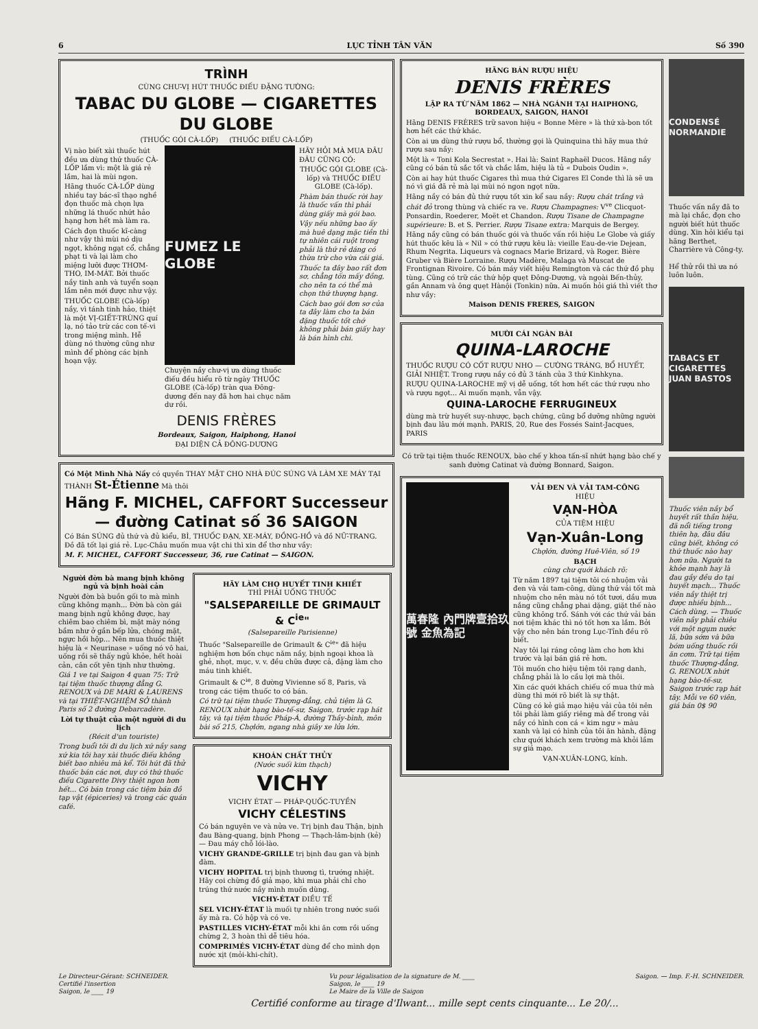6 LỤC TỈNH TÂN VĂN Số 390
TRÌNH
CÙNG CHƯ-VỊ HÚT THUỐC ĐIẾU ĐẶNG TƯỜNG:
TABAC DU GLOBE — CIGARETTES DU GLOBE
(THUỐC GÓI CÀ-LỐP) (THUỐC ĐIẾU CÀ-LỐP)
Vị nào biết xài thuốc hút đều ưa dùng thứ thuốc CÀ-LỐP lắm vì: một là giá rẻ lắm, hai là mùi ngon.
Hãng thuốc CÀ-LỐP dùng nhiều tay bác-sĩ thạo nghề đọn thuốc mà chọn lựa những lá thuốc nhứt hảo hạng hơn hết mà làm ra.
Cách đọn thuốc kĩ-càng như vậy thì mùi nó dịu ngọt, không ngạt cổ, chẳng phạt ti và lại làm cho miệng lưỡi được THƠM-THO, IM-MÁT. Bởi thuốc nầy tinh anh và tuyển soạn lắm nên mới được như vậy.
THUỐC GLOBE (Cà-lốp) nầy, vì tánh tinh hảo, thiệt là một VỊ-GIẾT-TRÙNG quí lạ, nó tảo trừ các con tế-vi trong miệng mình. Hễ dùng nó thường cũng như mình để phòng các bịnh hoạn vậy.
FUMEZ LE GLOBE
Chuyện nầy chư-vị ưa dùng thuốc điếu đều hiểu rõ từ ngày THUỐC GLOBE (Cà-lốp) tràn qua Đông-dương đến nay đã hơn hai chục năm dư rồi.
HÃY HỎI MÀ MUA ĐÂU ĐÂU CŨNG CÓ:
THUỐC GÓI GLOBE (Cà-lốp) và THUỐC ĐIẾU GLOBE (Cà-lốp).
Phàm bán thuốc rời hay là thuốc vấn thì phải dùng giấy mà gói bao.
Vậy nếu những bao ấy mà huê dạng mặc tiền thì tự nhiên cái ruột trong phải là thứ rẻ dáng có thừa trừ cho vừa cái giá.
Thuốc ta đây bao rất đơn sơ, chẳng tốn mấy đồng, cho nên ta có thể mà chọn thứ thượng hạng.
Cách bao gói đơn sơ của ta đây làm cho ta bán đặng thuốc tốt chớ không phải bán giấy hay là bán hình chi.
DENIS FRÈRES
Bordeaux, Saigon, Haiphong, Hanoi
ĐẠI DIỆN CẢ ĐÔNG-DƯƠNG
Có Một Mình Nhà Nầy có quyền THAY MẶT CHO NHÀ ĐÚC SÚNG VÀ LÀM XE MÁY TẠI THÀNH St-Étienne Mà thôi
Hãng F. MICHEL, CAFFORT Successeur — đường Catinat số 36 SAIGON
Có Bán SÚNG đủ thứ và đủ kiểu, BÌ, THUỐC ĐẠN, XE-MÁY, ĐỒNG-HỒ và đồ NỮ-TRANG. Đồ đã tốt lại giá rẻ. Lục-Châu muốn mua vật chi thì xin để thơ như vầy:
M. F. MICHEL, CAFFORT Successeur, 36, rue Catinat — SAIGON.
Người đờn bà mang bịnh không ngủ và bịnh hoài cản
Người đờn bà buồn gối to mà mình cũng không mạnh... Đờn bà còn gái mang bịnh ngủ không được, hay chiêm bao chiêm bì, mặt mày nóng bầm như ở gần bếp lửa, chóng mặt, ngực hồi hộp... Nên mua thuốc thiệt hiệu là « Neurinase » uống nó vô hai, uống rồi sẽ thấy ngủ khỏe, hết hoài cản, cân cốt yên tịnh như thường.
Giá 1 ve tại Saigon 4 quan 75: Trữ tại tiệm thuốc thượng đẳng G. RENOUX và DE MARI & LAURENS và tại THIỆT-NGHIỆM SỞ thành Paris số 2 đường Debarcadère.
Lời tự thuật của một người đi du lịch
(Récit d'un touriste)
Trong buổi tôi đi du lịch xứ nầy sang xứ kia tôi hay xài thuốc điếu không biết bao nhiêu mà kể. Tôi hút đã thử thuốc bán các nơi, duy có thứ thuốc điếu Cigarette Divy thiệt ngon hơn hết... Có bán trong các tiệm bán đồ tạp vật (épiceries) và trong các quán café.
HÃY LÀM CHO HUYẾT TINH KHIẾT
THÌ PHẢI UỐNG THUỐC
"SALSEPAREILLE DE GRIMAULT & C<sup>ie</sup>"
(Salsepareille Parisienne)
Thuốc "Salsepareille de Grimault & C<sup>ie</sup>" đã hiệu nghiệm hơn bốn chục năm nầy, bịnh ngoại khoa là ghẻ, nhọt, mục, v. v. đều chữa được cả, đặng làm cho máu tinh khiết.
Grimault & C<sup>ie</sup>, 8 đường Vivienne số 8, Paris, và trong các tiệm thuốc to có bán.
Có trữ tại tiệm thuốc Thượng-đẳng, chủ tiệm là G. RENOUX nhứt hạng bào-tế-sư, Saigon, trước rạp hát tây, và tại tiệm thuốc Pháp-Á, đường Thầy-bình, môn bài số 215, Chợlớn, ngang nhà giây xe lửa lớn.
KHOÁN CHẤT THỦY
(Nước suối kim thạch)
VICHY
VICHY ÉTAT — PHÁP-QUỐC-TUYỀN
VICHY CÉLESTINS
Có bán nguyên ve và nửa ve. Trị bịnh đau Thận, bịnh đau Bàng-quang, bịnh Phong — Thạch-lâm-bịnh (kẻ) — Đau máy chỗ lói-lào.
VICHY GRANDE-GRILLE trị bịnh đau gan và bịnh đàm.
VICHY HOPITAL trị bịnh thương tì, trướng nhiệt. Hãy coi chừng đồ giả mạo, khi mua phải chỉ cho trúng thứ nước nầy mình muốn dùng.
VICHY-ÉTAT ĐIỀU TẾ
SEL VICHY-ÉTAT là muối tự nhiên trong nước suối ấy mà ra. Có hộp và có ve.
PASTILLES VICHY-ÉTAT mỗi khi ăn cơm rồi uống chừng 2, 3 hoàn thì dễ tiêu hóa.
COMPRIMÉS VICHY-ÉTAT dùng để cho mình dọn nước xịt (mỏi-khi-chít).
HÃNG BÁN RƯỢU HIỆU
DENIS FRÈRES
LẬP RA TỪ NĂM 1862 — NHÀ NGÁNH TẠI HAIPHONG, BORDEAUX, SAIGON, HANOI
Hãng DENIS FRÈRES trữ savon hiệu « Bonne Mère » là thứ xà-bon tốt hơn hết các thứ khác.
Còn ai ưa dùng thứ rượu bổ, thường gọi là Quinquina thì hãy mua thứ rượu sau nầy:
Một là « Toni Kola Secrestat ». Hai là: Saint Raphaël Ducos. Hãng nầy cũng có bán tủ sắc tốt và chắc lắm, hiệu là tủ « Dubois Oudin ».
Còn ai hay hút thuốc Cigares thì mua thứ Cigares El Conde thì là sẽ ưa nó vì giá đã rẻ mà lại mùi nó ngon ngọt nữa.
Hãng nầy có bán đủ thứ rượu tốt xin kể sau nầy: Rượu chát trắng và chát đỏ trong thùng và chiếc ra ve. Rượu Champagnes: V<sup>ve</sup> Clicquot-Ponsardin, Roederer, Moët et Chandon. Rượu Tisane de Champagne supérieure: B. et S. Perrier. Rượu Tisane extra: Marquis de Bergey.
Hãng nầy cũng có bán thuốc gói và thuốc vấn rồi hiệu Le Globe và giấy hút thuốc kêu là « Nil » có thứ rượu kêu là: vieille Eau-de-vie Dejean, Rhum Negrita. Liqueurs và cognacs Marie Brizard, và Roger. Bière Gruber và Bière Lorraine. Rượu Madère, Malaga và Muscat de Frontignan Rivoire. Có bán máy viết hiệu Remington và các thứ đồ phụ tùng. Cũng có trữ các thứ hộp quẹt Đông-Dương, và ngoài Bến-thủy, gần Annam và ông quẹt Hànội (Tonkin) nữa. Ai muốn hỏi giá thì viết thơ như vầy:
Maison DENIS FRERES, SAIGON
MƯỜI CÁI NGÀN BÀI
QUINA-LAROCHE
THUỐC RƯỢU CÓ CỐT RƯỢU NHO — CƯỜNG TRÁNG, BỔ HUYẾT, GIẢI NHIỆT. Trong rượu nầy có đủ 3 tánh của 3 thứ Kinhkyna.
RƯỢU QUINA-LAROCHE mỹ vị dễ uống, tốt hơn hết các thứ rượu nho và rượu ngọt... Ai muốn mạnh, vẫn vậy.
QUINA-LAROCHE FERRUGINEUX
dùng mà trừ huyết suy-nhược, bạch chứng, cũng bổ dưỡng những người bịnh đau lâu mới mạnh. PARIS, 20, Rue des Fossés Saint-Jacques, PARIS
Có trữ tại tiệm thuốc RENOUX, bào chế y khoa tấn-sĩ nhứt hạng bào chế y sanh đường Catinat và đường Bonnard, Saigon.
萬春隆 內門牌壹拾玖號 金魚為記
VẢI ĐEN VÀ VẢI TAM-CÔNG
HIỆU
VẠN-HÒA
CỦA TIỆM HIỆU
Vạn-Xuân-Long
Chợlớn, đường Huê-Viên, số 19
BẠCH
cùng chư quới khách rõ:
Từ năm 1897 tại tiệm tôi có nhuộm vải đen và vải tam-công, dùng thứ vải tốt mà nhuộm cho nên màu nó tốt tươi, dầu mưa nắng cũng chẳng phai dặng, giặt thế nào cũng không trổ. Sánh với các thứ vải bán nơi tiệm khác thì nó tốt hơn xa lắm. Bởi vậy cho nên bán trong Lục-Tỉnh đều rõ biết.
Nay tôi lại ráng công làm cho hơn khi trước và lại bán giá rẻ hơn.
Tôi muốn cho hiệu tiệm tôi rạng danh, chẳng phải là lo cầu lợi mà thôi.
Xin các quới khách chiếu cố mua thứ mà dùng thì mới rõ biết là sự thật.
Cũng có kẻ giả mạo hiệu vải của tôi nên tôi phải làm giấy riêng mà để trong vải nầy có hình con cá « kim ngư » màu xanh và lại có hình của tôi ăn hành, đặng chư quới khách xem trường mà khỏi lầm sự giả mạo.
VẠN-XUÂN-LONG, kính.
CONDENSÉ NORMANDIE
Thuốc vấn nầy đã to mà lại chắc, đọn cho người biết hút thuốc dùng. Xin hỏi kiểu tại hãng Berthet, Charrière và Công-ty.
Hể thử rồi thì ưa nó luôn luôn.
TABACS ET CIGARETTES JUAN BASTOS
Thuốc viên nầy bổ huyết rất thần hiệu, đã nổi tiếng trong thiên hạ, đâu đâu cũng biết, không có thứ thuốc nào hay hơn nữa. Người ta khỏe mạnh hay là đau gầy đều do tại huyết mạch... Thuốc viên nầy thiệt trị được nhiều bịnh... Cách dùng. — Thuốc viên nầy phải chiêu với một ngụm nước lã, bữa sớm và bữa bóm uống thuốc rồi ăn cơm. Trữ tại tiệm thuốc Thượng-đẳng, G. RENOUX nhứt hạng bào-tế-sư, Saigon trước rạp hát tây. Mỗi ve 60 viên, giá bán 0$ 90
Le Directeur-Gérant: SCHNEIDER.
Certifié l'insertion
Saigon, le ____ 19 Vu pour légalisation de la signature de M. ____
Saigon, le ____ 19
Le Maire de la Ville de Saigon Saigon. — Imp. F.-H. SCHNEIDER.
Certifié conforme au tirage d'Ilwant... mille sept cents cinquante... Le 20/...